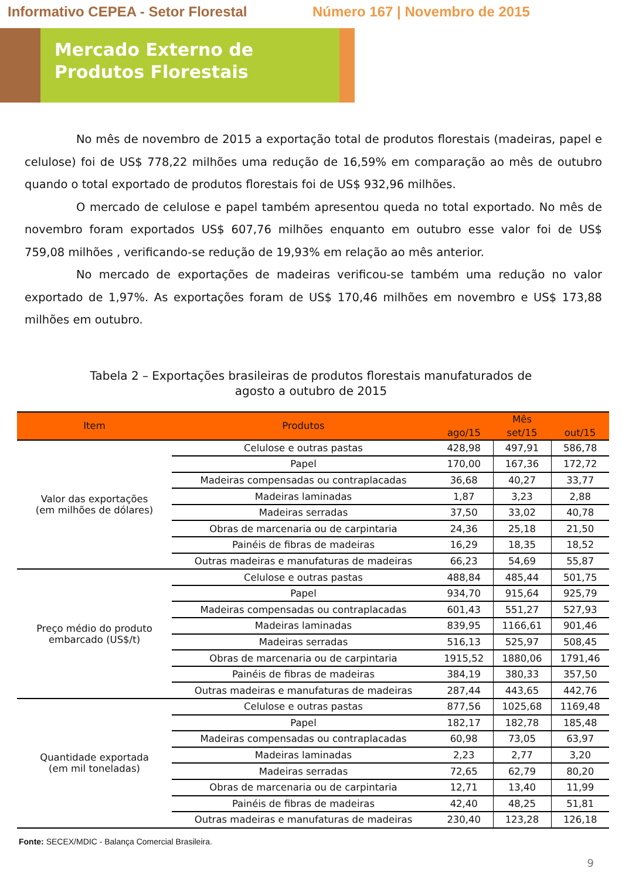Informativo CEPEA - Setor Florestal Número 167 | Novembro de 2015
Mercado Externo de Produtos Florestais
No mês de novembro de 2015 a exportação total de produtos florestais (madeiras, papel e celulose) foi de US$ 778,22 milhões uma redução de 16,59% em comparação ao mês de outubro quando o total exportado de produtos florestais foi de US$ 932,96 milhões.
O mercado de celulose e papel também apresentou queda no total exportado. No mês de novembro foram exportados US$ 607,76 milhões enquanto em outubro esse valor foi de US$ 759,08 milhões , verificando-se redução de 19,93% em relação ao mês anterior.
No mercado de exportações de madeiras verificou-se também uma redução no valor exportado de 1,97%. As exportações foram de US$ 170,46 milhões em novembro e US$ 173,88 milhões em outubro.
Tabela 2 – Exportações brasileiras de produtos florestais manufaturados de
agosto a outubro de 2015
| Item | Produtos | Mês | | |
| --- | --- | --- | --- | --- |
| | | ago/15 | set/15 | out/15 |
| Valor das exportações (em milhões de dólares) | Celulose e outras pastas | 428,98 | 497,91 | 586,78 |
| | Papel | 170,00 | 167,36 | 172,72 |
| | Madeiras compensadas ou contraplacadas | 36,68 | 40,27 | 33,77 |
| | Madeiras laminadas | 1,87 | 3,23 | 2,88 |
| | Madeiras serradas | 37,50 | 33,02 | 40,78 |
| | Obras de marcenaria ou de carpintaria | 24,36 | 25,18 | 21,50 |
| | Painéis de fibras de madeiras | 16,29 | 18,35 | 18,52 |
| | Outras madeiras e manufaturas de madeiras | 66,23 | 54,69 | 55,87 |
| Preço médio do produto embarcado (US$/t) | Celulose e outras pastas | 488,84 | 485,44 | 501,75 |
| | Papel | 934,70 | 915,64 | 925,79 |
| | Madeiras compensadas ou contraplacadas | 601,43 | 551,27 | 527,93 |
| | Madeiras laminadas | 839,95 | 1166,61 | 901,46 |
| | Madeiras serradas | 516,13 | 525,97 | 508,45 |
| | Obras de marcenaria ou de carpintaria | 1915,52 | 1880,06 | 1791,46 |
| | Painéis de fibras de madeiras | 384,19 | 380,33 | 357,50 |
| | Outras madeiras e manufaturas de madeiras | 287,44 | 443,65 | 442,76 |
| Quantidade exportada (em mil toneladas) | Celulose e outras pastas | 877,56 | 1025,68 | 1169,48 |
| | Papel | 182,17 | 182,78 | 185,48 |
| | Madeiras compensadas ou contraplacadas | 60,98 | 73,05 | 63,97 |
| | Madeiras laminadas | 2,23 | 2,77 | 3,20 |
| | Madeiras serradas | 72,65 | 62,79 | 80,20 |
| | Obras de marcenaria ou de carpintaria | 12,71 | 13,40 | 11,99 |
| | Painéis de fibras de madeiras | 42,40 | 48,25 | 51,81 |
| | Outras madeiras e manufaturas de madeiras | 230,40 | 123,28 | 126,18 |
Fonte: SECEX/MDIC - Balança Comercial Brasileira.
9